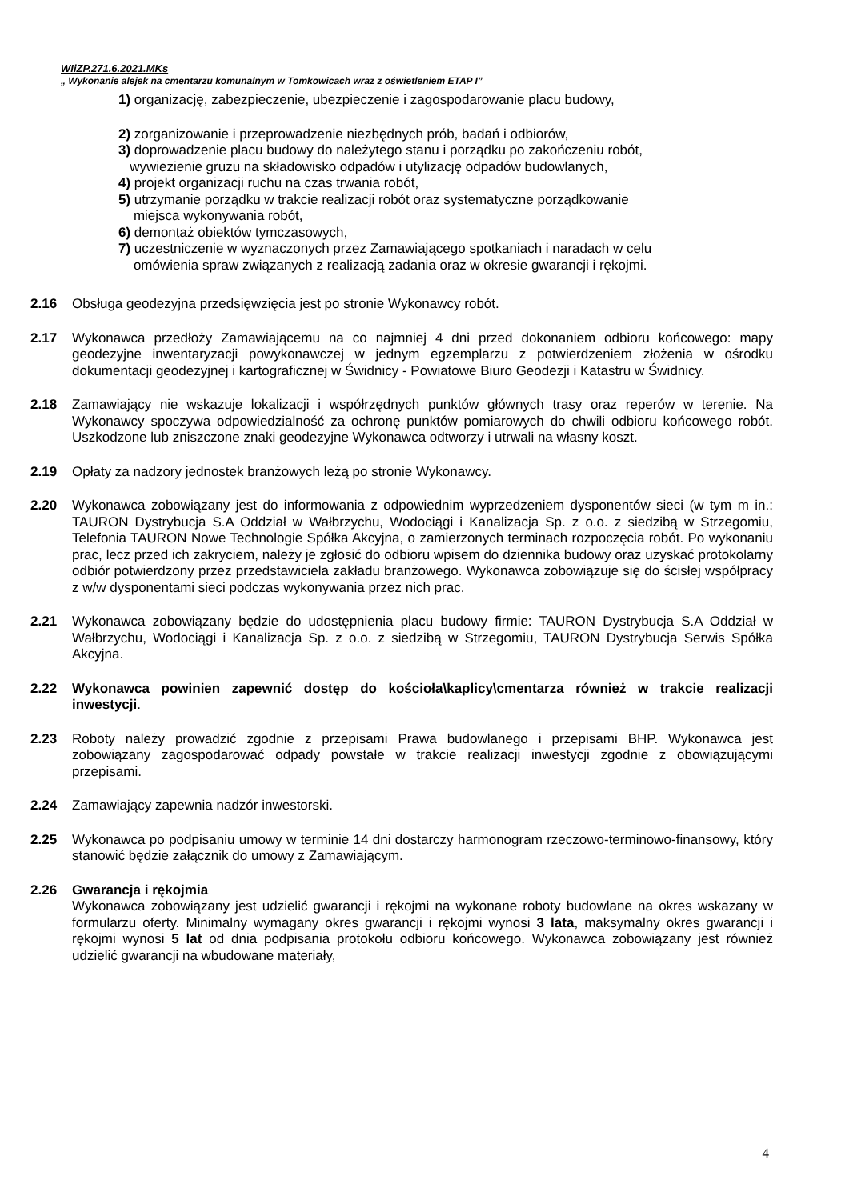WIiZP.271.6.2021.MKs
„ Wykonanie alejek na cmentarzu komunalnym w Tomkowicach wraz z oświetleniem ETAP I”
1) organizację, zabezpieczenie, ubezpieczenie i zagospodarowanie placu budowy,
2) zorganizowanie i przeprowadzenie niezbędnych prób, badań i odbiorów,
3) doprowadzenie placu budowy do należytego stanu i porządku po zakończeniu robót,
wywiezienie gruzu na składowisko odpadów i utylizację odpadów budowlanych,
4) projekt organizacji ruchu na czas trwania robót,
5) utrzymanie porządku w trakcie realizacji robót oraz systematyczne porządkowanie
miejsca wykonywania robót,
6) demontaż obiektów tymczasowych,
7) uczestniczenie w wyznaczonych przez Zamawiającego spotkaniach i naradach w celu
omówienia spraw związanych z realizacją zadania oraz w okresie gwarancji i rękojmi.
2.16 Obsługa geodezyjna przedsięwzięcia jest po stronie Wykonawcy robót.
2.17 Wykonawca przedłoży Zamawiającemu na co najmniej 4 dni przed dokonaniem odbioru końcowego: mapy geodezyjne inwentaryzacji powykonawczej w jednym egzemplarzu z potwierdzeniem złożenia w ośrodku dokumentacji geodezyjnej i kartograficznej w Świdnicy - Powiatowe Biuro Geodezji i Katastru w Świdnicy.
2.18 Zamawiający nie wskazuje lokalizacji i współrzędnych punktów głównych trasy oraz reperów w terenie. Na Wykonawcy spoczywa odpowiedzialność za ochronę punktów pomiarowych do chwili odbioru końcowego robót. Uszkodzone lub zniszczone znaki geodezyjne Wykonawca odtworzy i utrwali na własny koszt.
2.19 Opłaty za nadzory jednostek branżowych leżą po stronie Wykonawcy.
2.20 Wykonawca zobowiązany jest do informowania z odpowiednim wyprzedzeniem dysponentów sieci (w tym m in.: TAURON Dystrybucja S.A Oddział w Wałbrzychu, Wodociągi i Kanalizacja Sp. z o.o. z siedzibą w Strzegomiu, Telefonia TAURON Nowe Technologie Spółka Akcyjna, o zamierzonych terminach rozpoczęcia robót. Po wykonaniu prac, lecz przed ich zakryciem, należy je zgłosić do odbioru wpisem do dziennika budowy oraz uzyskać protokolarny odbiór potwierdzony przez przedstawiciela zakładu branżowego. Wykonawca zobowiązuje się do ścisłej współpracy z w/w dysponentami sieci podczas wykonywania przez nich prac.
2.21 Wykonawca zobowiązany będzie do udostępnienia placu budowy firmie: TAURON Dystrybucja S.A Oddział w Wałbrzychu, Wodociągi i Kanalizacja Sp. z o.o. z siedzibą w Strzegomiu, TAURON Dystrybucja Serwis Spółka Akcyjna.
2.22 Wykonawca powinien zapewnić dostęp do kościoła\kaplicy\cmentarza również w trakcie realizacji inwestycji.
2.23 Roboty należy prowadzić zgodnie z przepisami Prawa budowlanego i przepisami BHP. Wykonawca jest zobowiązany zagospodarować odpady powstałe w trakcie realizacji inwestycji zgodnie z obowiązującymi przepisami.
2.24 Zamawiający zapewnia nadzór inwestorski.
2.25 Wykonawca po podpisaniu umowy w terminie 14 dni dostarczy harmonogram rzeczowo-terminowo-finansowy, który stanowić będzie załącznik do umowy z Zamawiającym.
2.26 Gwarancja i rękojmia
Wykonawca zobowiązany jest udzielić gwarancji i rękojmi na wykonane roboty budowlane na okres wskazany w formularzu oferty. Minimalny wymagany okres gwarancji i rękojmi wynosi 3 lata, maksymalny okres gwarancji i rękojmi wynosi 5 lat od dnia podpisania protokołu odbioru końcowego. Wykonawca zobowiązany jest również udzielić gwarancji na wbudowane materiały,
4